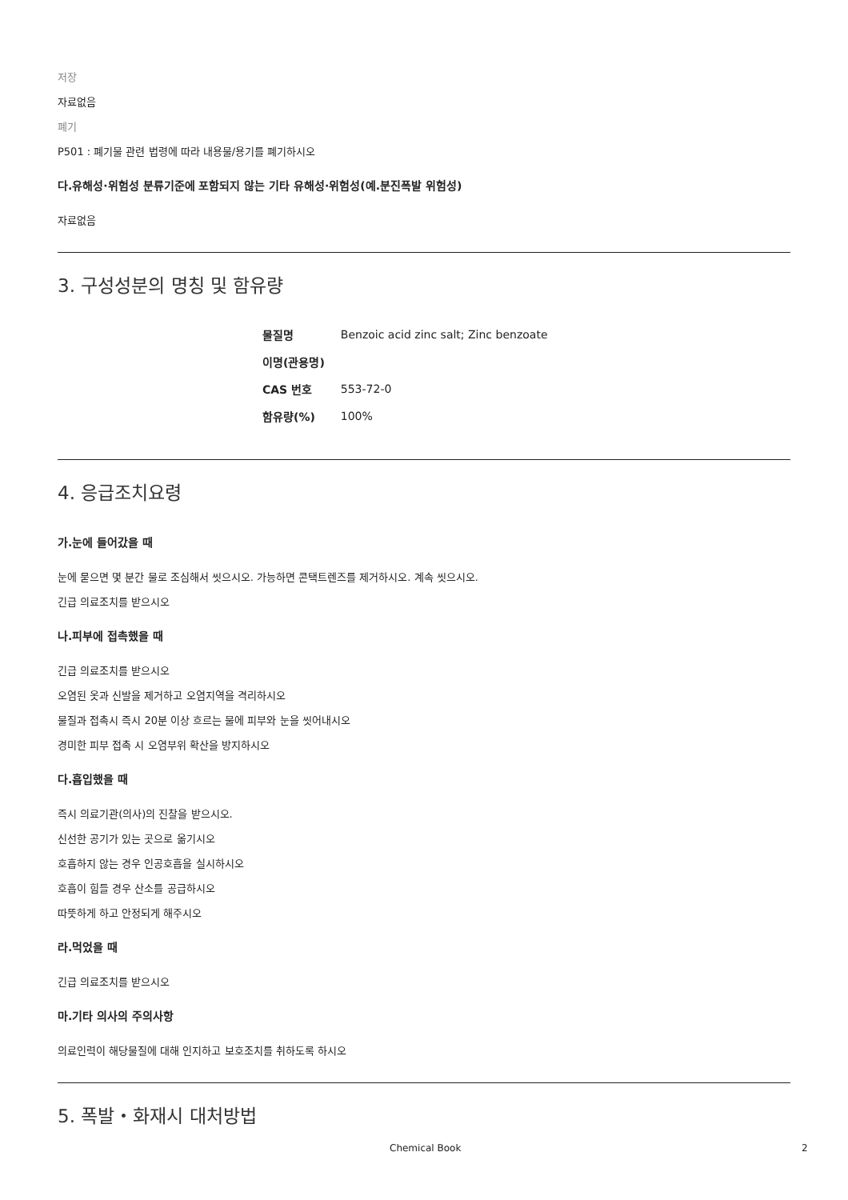저장
자료없음
폐기
P501 : 폐기물 관련 법령에 따라 내용물/용기를 폐기하시오
다.유해성·위험성 분류기준에 포함되지 않는 기타 유해성·위험성(예.분진폭발 위험성)
자료없음
3. 구성성분의 명칭 및 함유량
| 물질명 | Benzoic acid zinc salt; Zinc benzoate |
| 이명(관용명) | |
| CAS 번호 | 553-72-0 |
| 함유량(%) | 100% |
4. 응급조치요령
가.눈에 들어갔을 때
눈에 묻으면 몇 분간 물로 조심해서 씻으시오. 가능하면 콘택트렌즈를 제거하시오. 계속 씻으시오.
긴급 의료조치를 받으시오
나.피부에 접촉했을 때
긴급 의료조치를 받으시오
오염된 옷과 신발을 제거하고 오염지역을 격리하시오
물질과 접촉시 즉시 20분 이상 흐르는 물에 피부와 눈을 씻어내시오
경미한 피부 접촉 시 오염부위 확산을 방지하시오
다.흡입했을 때
즉시 의료기관(의사)의 진찰을 받으시오.
신선한 공기가 있는 곳으로 옮기시오
호흡하지 않는 경우 인공호흡을 실시하시오
호흡이 힘들 경우 산소를 공급하시오
따뜻하게 하고 안정되게 해주시오
라.먹었을 때
긴급 의료조치를 받으시오
마.기타 의사의 주의사항
의료인력이 해당물질에 대해 인지하고 보호조치를 취하도록 하시오
5. 폭발・화재시 대처방법
Chemical Book 2